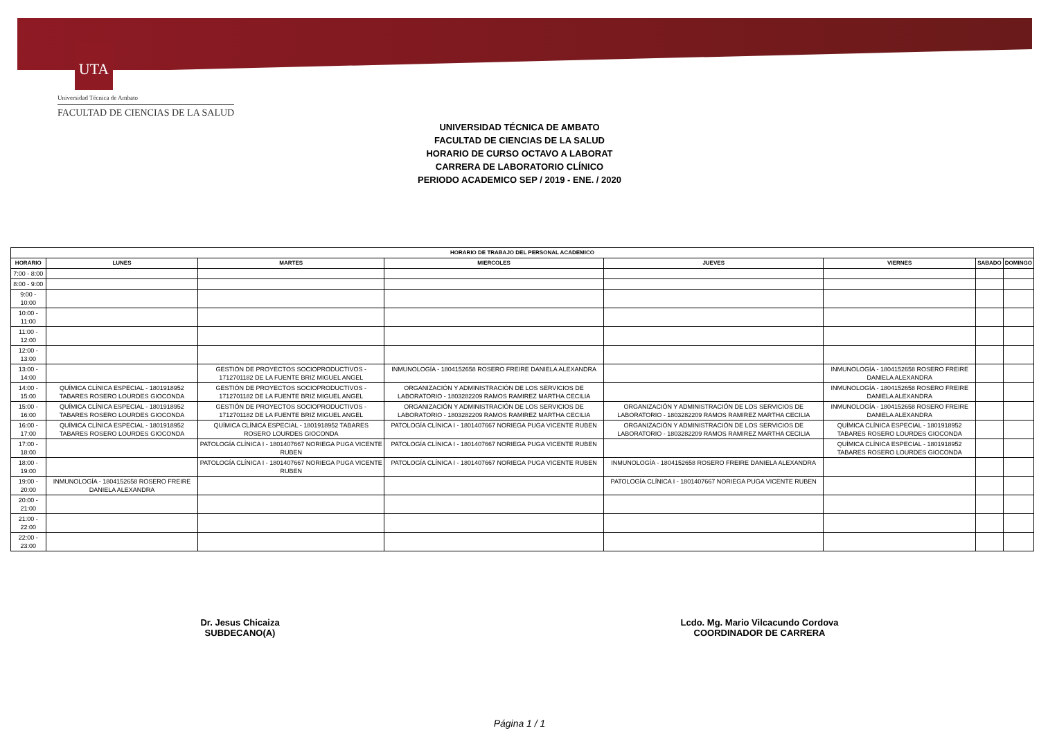UTA
Universidad Técnica de Ambato
FACULTAD DE CIENCIAS DE LA SALUD
UNIVERSIDAD TÉCNICA DE AMBATO
FACULTAD DE CIENCIAS DE LA SALUD
HORARIO DE CURSO OCTAVO A LABORAT
CARRERA DE LABORATORIO CLÍNICO
PERIODO ACADEMICO SEP / 2019 - ENE. / 2020
| HORARIO DE TRABAJO DEL PERSONAL ACADEMICO | | | | | | | |
| --- | --- | --- | --- | --- | --- | --- | --- |
| HORARIO | LUNES | MARTES | MIERCOLES | JUEVES | VIERNES | SABADO | DOMINGO |
| 7:00 - 8:00 | | | | | | | |
| 8:00 - 9:00 | | | | | | | |
| 9:00 - 10:00 | | | | | | | |
| 10:00 - 11:00 | | | | | | | |
| 11:00 - 12:00 | | | | | | | |
| 12:00 - 13:00 | | | | | | | |
| 13:00 - 14:00 | | GESTIÓN DE PROYECTOS SOCIOPRODUCTIVOS - 1712701182 DE LA FUENTE BRIZ MIGUEL ANGEL | INMUNOLOGÍA - 1804152658 ROSERO FREIRE DANIELA ALEXANDRA | | INMUNOLOGÍA - 1804152658 ROSERO FREIRE DANIELA ALEXANDRA | | |
| 14:00 - 15:00 | QUÍMICA CLÍNICA ESPECIAL - 1801918952 TABARES ROSERO LOURDES GIOCONDA | GESTIÓN DE PROYECTOS SOCIOPRODUCTIVOS - 1712701182 DE LA FUENTE BRIZ MIGUEL ANGEL | ORGANIZACIÓN Y ADMINISTRACIÓN DE LOS SERVICIOS DE LABORATORIO - 1803282209 RAMOS RAMIREZ MARTHA CECILIA | | INMUNOLOGÍA - 1804152658 ROSERO FREIRE DANIELA ALEXANDRA | | |
| 15:00 - 16:00 | QUÍMICA CLÍNICA ESPECIAL - 1801918952 TABARES ROSERO LOURDES GIOCONDA | GESTIÓN DE PROYECTOS SOCIOPRODUCTIVOS - 1712701182 DE LA FUENTE BRIZ MIGUEL ANGEL | ORGANIZACIÓN Y ADMINISTRACIÓN DE LOS SERVICIOS DE LABORATORIO - 1803282209 RAMOS RAMIREZ MARTHA CECILIA | ORGANIZACIÓN Y ADMINISTRACIÓN DE LOS SERVICIOS DE LABORATORIO - 1803282209 RAMOS RAMIREZ MARTHA CECILIA | INMUNOLOGÍA - 1804152658 ROSERO FREIRE DANIELA ALEXANDRA | | |
| 16:00 - 17:00 | QUÍMICA CLÍNICA ESPECIAL - 1801918952 TABARES ROSERO LOURDES GIOCONDA | QUÍMICA CLÍNICA ESPECIAL - 1801918952 TABARES ROSERO LOURDES GIOCONDA | PATOLOGÍA CLÍNICA I - 1801407667 NORIEGA PUGA VICENTE RUBEN | ORGANIZACIÓN Y ADMINISTRACIÓN DE LOS SERVICIOS DE LABORATORIO - 1803282209 RAMOS RAMIREZ MARTHA CECILIA | QUÍMICA CLÍNICA ESPECIAL - 1801918952 TABARES ROSERO LOURDES GIOCONDA | | |
| 17:00 - 18:00 | | PATOLOGÍA CLÍNICA I - 1801407667 NORIEGA PUGA VICENTE RUBEN | PATOLOGÍA CLÍNICA I - 1801407667 NORIEGA PUGA VICENTE RUBEN | | QUÍMICA CLÍNICA ESPECIAL - 1801918952 TABARES ROSERO LOURDES GIOCONDA | | |
| 18:00 - 19:00 | | PATOLOGÍA CLÍNICA I - 1801407667 NORIEGA PUGA VICENTE RUBEN | PATOLOGÍA CLÍNICA I - 1801407667 NORIEGA PUGA VICENTE RUBEN | INMUNOLOGÍA - 1804152658 ROSERO FREIRE DANIELA ALEXANDRA | | | |
| 19:00 - 20:00 | INMUNOLOGÍA - 1804152658 ROSERO FREIRE DANIELA ALEXANDRA | | | PATOLOGÍA CLÍNICA I - 1801407667 NORIEGA PUGA VICENTE RUBEN | | | |
| 20:00 - 21:00 | | | | | | | |
| 21:00 - 22:00 | | | | | | | |
| 22:00 - 23:00 | | | | | | | |
Dr. Jesus Chicaiza
SUBDECANO(A)
Lcdo. Mg. Mario Vilcacundo Cordova
COORDINADOR DE CARRERA
Página 1 / 1